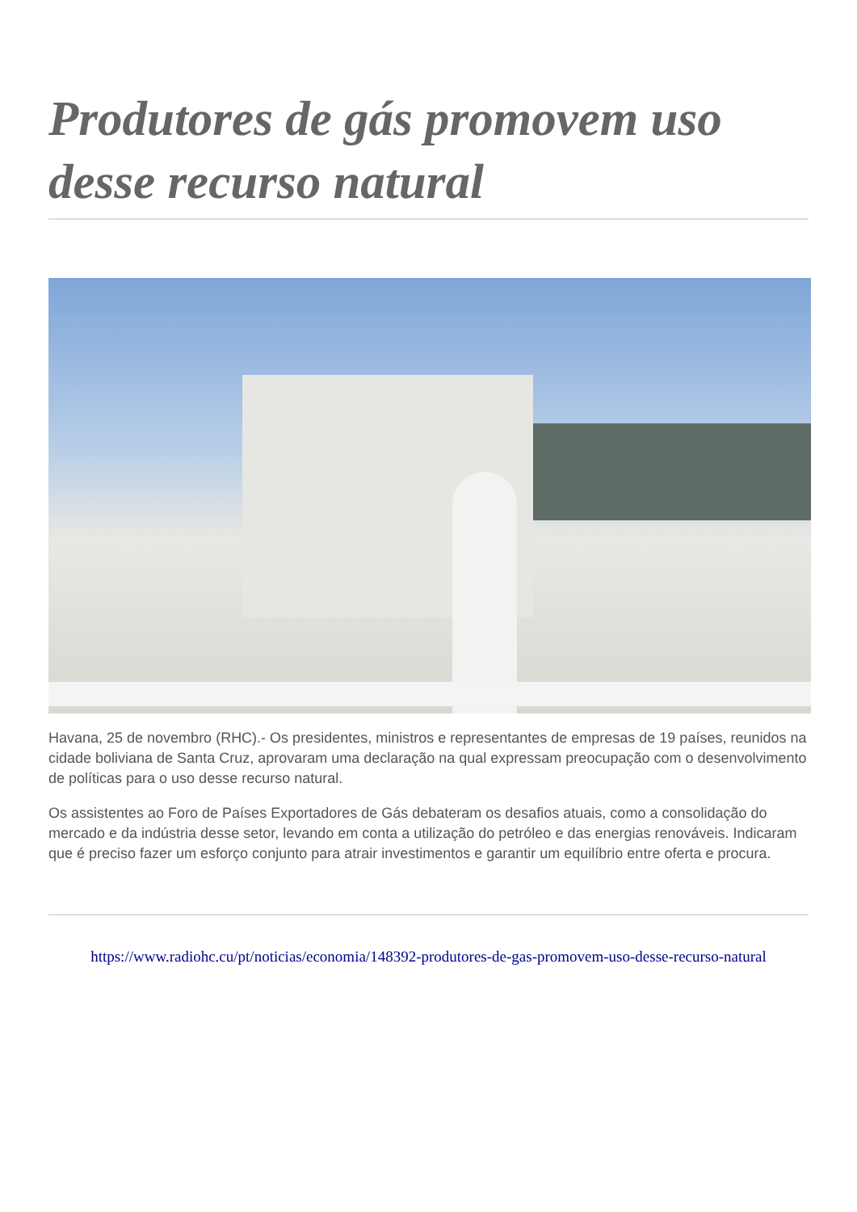Produtores de gás promovem uso desse recurso natural
Havana, 25 de novembro (RHC).- Os presidentes, ministros e representantes de empresas de 19 países, reunidos na cidade boliviana de Santa Cruz, aprovaram uma declaração na qual expressam preocupação com o desenvolvimento de políticas para o uso desse recurso natural.
Os assistentes ao Foro de Países Exportadores de Gás debateram os desafios atuais, como a consolidação do mercado e da indústria desse setor, levando em conta a utilização do petróleo e das energias renováveis. Indicaram que é preciso fazer um esforço conjunto para atrair investimentos e garantir um equilíbrio entre oferta e procura.
https://www.radiohc.cu/pt/noticias/economia/148392-produtores-de-gas-promovem-uso-desse-recurso-natural